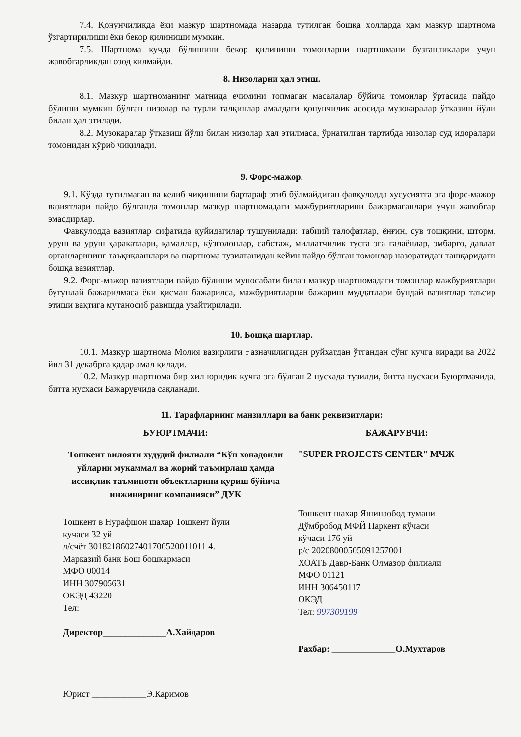7.4. Қонунчиликда ёки мазкур шартномада назарда тутилган бошқа ҳолларда ҳам мазкур шартнома ўзгартирилиши ёки бекор қилиниши мумкин.
7.5. Шартнома кучда бўлишини бекор қилиниши томонларни шартномани бузганликлари учун жавобгарликдан озод қилмайди.
8. Низоларни ҳал этиш.
8.1. Мазкур шартноманинг матнида ечимини топмаган масалалар бўйича томонлар ўртасида пайдо бўлиши мумкин бўлган низолар ва турли талқинлар амалдаги қонунчилик асосида музокаралар ўтказиш йўли билан ҳал этилади.
8.2. Музокаралар ўтказиш йўли билан низолар ҳал этилмаса, ўрнатилган тартибда низолар суд идоралари томонидан кўриб чиқилади.
9. Форс-мажор.
9.1. Кўзда тутилмаган ва келиб чиқишини бартараф этиб бўлмайдиган фавқулодда хусусиятга эга форс-мажор вазиятлари пайдо бўлганда томонлар мазкур шартномадаги мажбуриятларини бажармаганлари учун жавобгар эмасдирлар.
Фавқулодда вазиятлар сифатида қуйидагилар тушунилади: табиий талофатлар, ёнғин, сув тошқини, шторм, уруш ва уруш ҳаракатлари, қамаллар, кўзғолонлар, саботаж, миллатчилик тусга эга ғалаёнлар, эмбарго, давлат органларининг таъқиқлашлари ва шартнома тузилганидан кейин пайдо бўлган томонлар назоратидан ташқаридаги бошқа вазиятлар.
9.2. Форс-мажор вазиятлари пайдо бўлиши муносабати билан мазкур шартномадаги томонлар мажбуриятлари бутунлай бажарилмаса ёки қисман бажарилса, мажбуриятларни бажариш муддатлари бундай вазиятлар таъсир этиши вақтига мутаносиб равишда узайтирилади.
10. Бошқа шартлар.
10.1. Мазкур шартнома Молия вазирлиги Ғазначилигидан руйхатдан ўтгандан сўнг кучга киради ва 2022 йил 31 декабрга қадар амал қилади.
10.2. Мазкур шартнома бир хил юридик кучга эга бўлган 2 нусхада тузилди, битта нусхаси Буюртмачида, битта нусхаси Бажарувчида сақланади.
11. Тарафларнинг манзиллари ва банк реквизитлари:
БУЮРТМАЧИ:
Тошкент вилояти худудий филиали “Кўп хонадонли уйларни мукаммал ва жорий таъмирлаш ҳамда иссиқлик таъминоти объектларини қуриш бўйича инжиниринг компанияси” ДУК
Тошкент в Нурафшон шахар Тошкент йули
кучаси 32 уй
л/счёт 30182186027401706520011011 4.
Марказий банк Бош бошкармаси
МФО 00014
ИНН 307905631
ОКЭД 43220
Тел:
Директор______________А.Хайдаров
Юрист ____________Э.Каримов
БАЖАРУВЧИ:
"SUPER PROJECTS CENTER" МЧЖ
Тошкент шахар Яшинаобод тумани
Дўмбробод МФЙ Паркент кўчаси
кўчаси 176 уй
р/с 20208000505091257001
ХОАТБ Давр-Банк Олмазор филиали
МФО 01121
ИНН 306450117
ОКЭД
Тел: 997309199
Рахбар: ______________О.Мухтаров